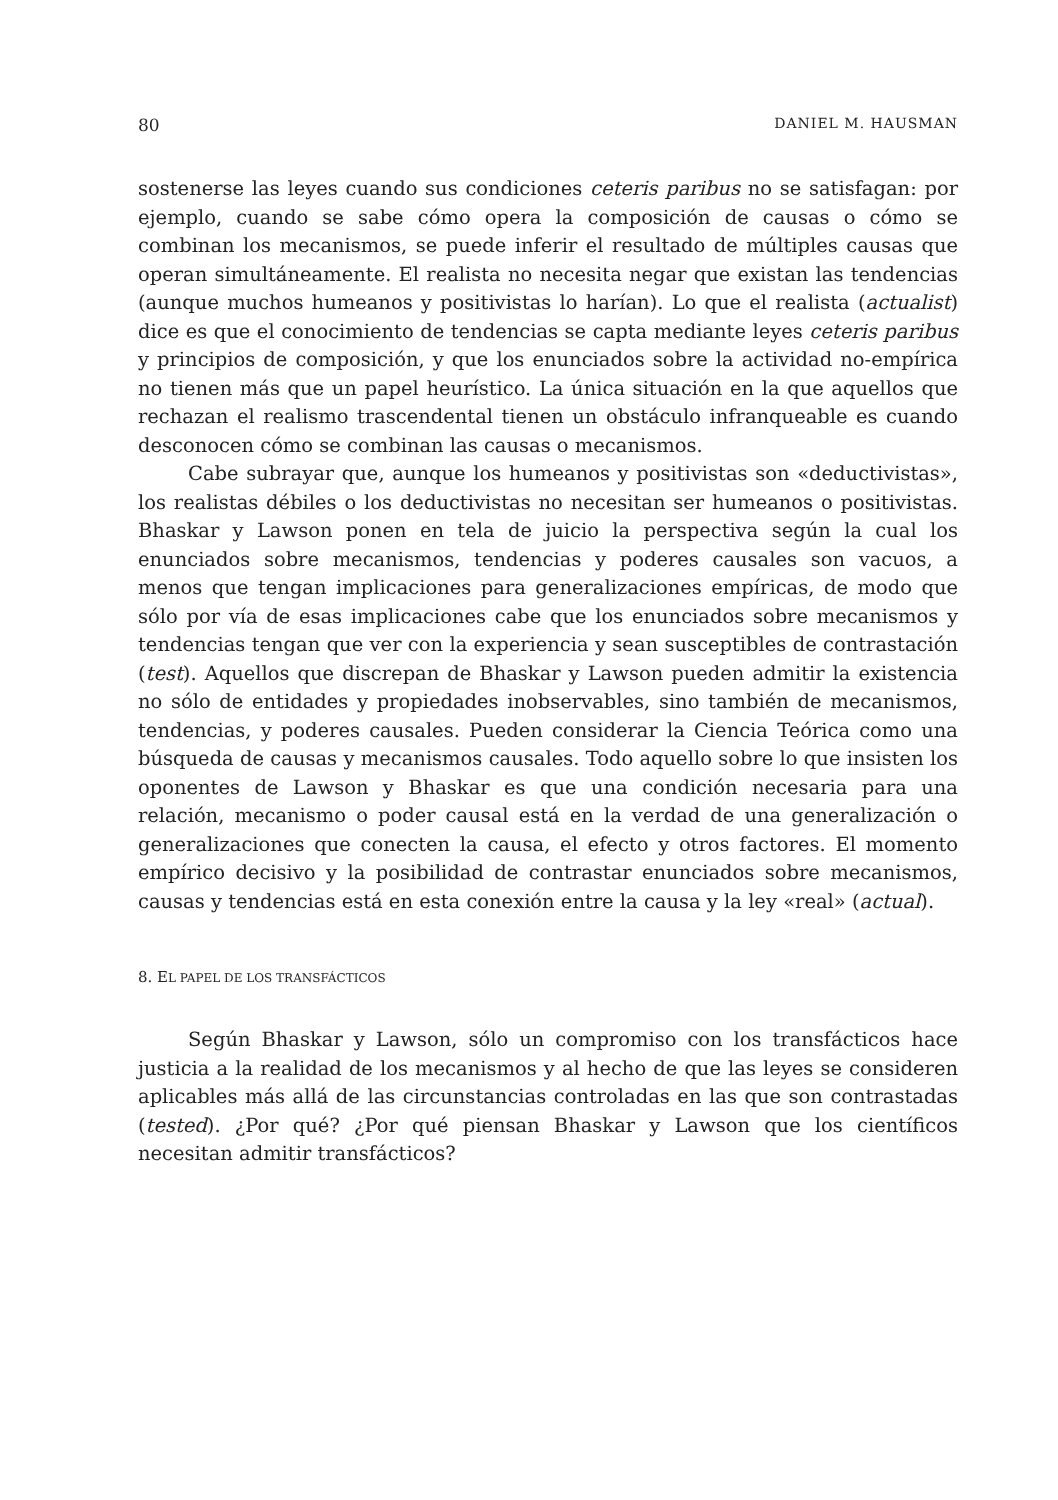80 DANIEL M. HAUSMAN
sostenerse las leyes cuando sus condiciones ceteris paribus no se satisfagan: por ejemplo, cuando se sabe cómo opera la composición de causas o cómo se combinan los mecanismos, se puede inferir el resultado de múltiples causas que operan simultáneamente. El realista no necesita negar que existan las tendencias (aunque muchos humeanos y positivistas lo harían). Lo que el realista (actualist) dice es que el conocimiento de tendencias se capta mediante leyes ceteris paribus y principios de composición, y que los enunciados sobre la actividad no-empírica no tienen más que un papel heurístico. La única situación en la que aquellos que rechazan el realismo trascendental tienen un obstáculo infranqueable es cuando desconocen cómo se combinan las causas o mecanismos.
Cabe subrayar que, aunque los humeanos y positivistas son «deductivistas», los realistas débiles o los deductivistas no necesitan ser humeanos o positivistas. Bhaskar y Lawson ponen en tela de juicio la perspectiva según la cual los enunciados sobre mecanismos, tendencias y poderes causales son vacuos, a menos que tengan implicaciones para generalizaciones empíricas, de modo que sólo por vía de esas implicaciones cabe que los enunciados sobre mecanismos y tendencias tengan que ver con la experiencia y sean susceptibles de contrastación (test). Aquellos que discrepan de Bhaskar y Lawson pueden admitir la existencia no sólo de entidades y propiedades inobservables, sino también de mecanismos, tendencias, y poderes causales. Pueden considerar la Ciencia Teórica como una búsqueda de causas y mecanismos causales. Todo aquello sobre lo que insisten los oponentes de Lawson y Bhaskar es que una condición necesaria para una relación, mecanismo o poder causal está en la verdad de una generalización o generalizaciones que conecten la causa, el efecto y otros factores. El momento empírico decisivo y la posibilidad de contrastar enunciados sobre mecanismos, causas y tendencias está en esta conexión entre la causa y la ley «real» (actual).
8. EL PAPEL DE LOS TRANSFÁCTICOS
Según Bhaskar y Lawson, sólo un compromiso con los transfácticos hace justicia a la realidad de los mecanismos y al hecho de que las leyes se consideren aplicables más allá de las circunstancias controladas en las que son contrastadas (tested). ¿Por qué? ¿Por qué piensan Bhaskar y Lawson que los científicos necesitan admitir transfácticos?